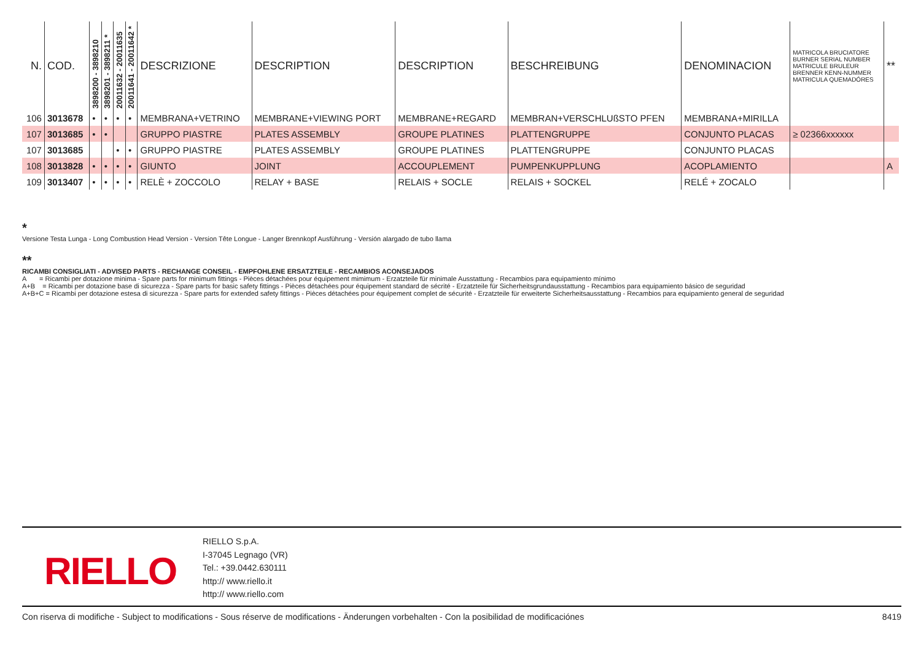| N. | COD. | 3898200 - 3898210 | 3898201 - 3898211 * | 20011632 - 20011635 | 20011641 - 20011642 * | DESCRIZIONE | DESCRIPTION | DESCRIPTION | BESCHREIBUNG | DENOMINACION | MATRICOLA BRUCIATORE BURNER SERIAL NUMBER MATRICULE BRULEUR BRENNER KENN-NUMMER MATRICULA QUEMADÓRES | ** |
| --- | --- | --- | --- | --- | --- | --- | --- | --- | --- | --- | --- | --- |
| 106 | 3013678 | • | • | • | • | MEMBRANA+VETRINO | MEMBRANE+VIEWING PORT | MEMBRANE+REGARD | MEMBRAN+VERSCHLUßSTO PFEN | MEMBRANA+MIRILLA | | |
| 107 | 3013685 | • | • | | | GRUPPO PIASTRE | PLATES ASSEMBLY | GROUPE PLATINES | PLATTENGRUPPE | CONJUNTO PLACAS | ≥ 02366xxxxxx | |
| 107 | 3013685 | | | • | • | GRUPPO PIASTRE | PLATES ASSEMBLY | GROUPE PLATINES | PLATTENGRUPPE | CONJUNTO PLACAS | | |
| 108 | 3013828 | • | • | • | • | GIUNTO | JOINT | ACCOUPLEMENT | PUMPENKUPPLUNG | ACOPLAMIENTO | | A |
| 109 | 3013407 | • | • | • | • | RELÈ + ZOCCOLO | RELAY + BASE | RELAIS + SOCLE | RELAIS + SOCKEL | RELÉ + ZOCALO | | |
*
Versione Testa Lunga - Long Combustion Head Version - Version Tête Longue - Langer Brennkopf Ausführung - Versión alargado de tubo llama
**
RICAMBI CONSIGLIATI - ADVISED PARTS - RECHANGE CONSEIL - EMPFOHLENE ERSATZTEILE - RECAMBIOS ACONSEJADOS
A = Ricambi per dotazione minima - Spare parts for minimum fittings - Pièces détachées pour équipement mimimum - Erzatzteile für minimale Ausstattung - Recambios para equipamiento mínimo
A+B = Ricambi per dotazione base di sicurezza - Spare parts for basic safety fittings - Pièces détachées pour équipement standard de sécrité - Erzatzteile für Sicherheitsgrundausstattung - Recambios para equipamiento básico de seguridad
A+B+C = Ricambi per dotazione estesa di sicurezza - Spare parts for extended safety fittings - Pièces détachées pour équipement complet de sécurité - Erzatzteile für erweiterte Sicherheitsausstattung - Recambios para equipamiento general de seguridad
RIELLO
RIELLO S.p.A.
I-37045 Legnago (VR)
Tel.: +39.0442.630111
http:// www.riello.it
http:// www.riello.com
Con riserva di modifiche - Subject to modifications - Sous réserve de modifications - Änderungen vorbehalten - Con la posibilidad de modificaciónes 8419